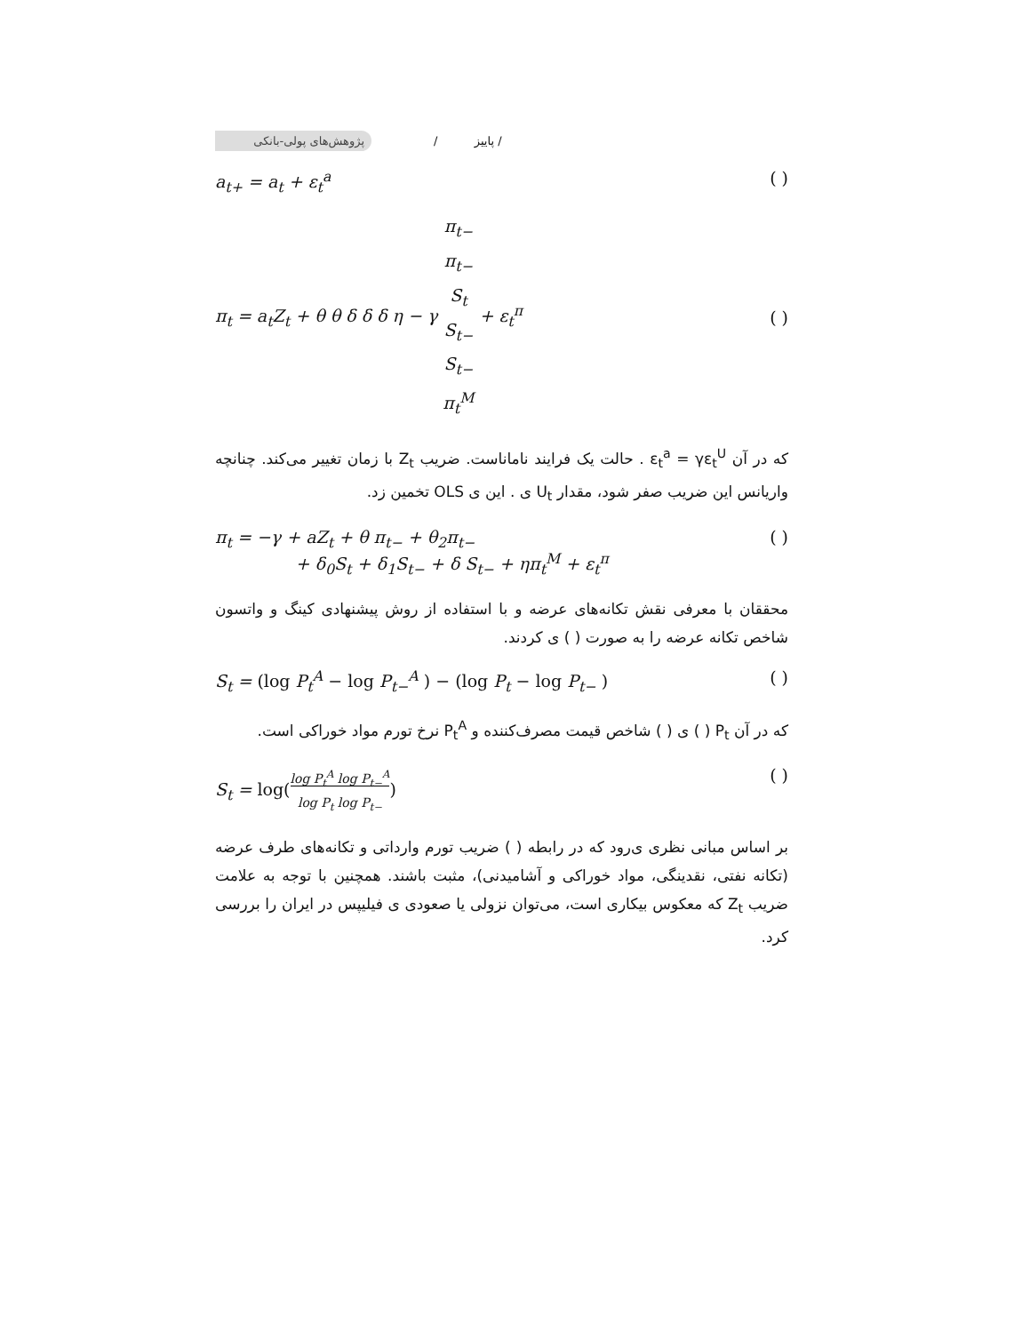پژوهش‌های پولی-بانکی
/ پاییز /
a<sub>t+</sub> = a<sub>t</sub> + ε<sub>t</sub><sup>a</sup> ( )
π<sub>t</sub> = a<sub>t</sub>Z<sub>t</sub> + θ θ δ δ δ η − γ π<sub>t−</sub>
π<sub>t−</sub>
S<sub>t</sub>
S<sub>t−</sub>
S<sub>t−</sub>
π<sub>t</sub><sup>M</sup> + ε<sub>t</sub><sup>π</sup> ( )
که در آن ε<sub>t</sub><sup>a</sup> = γε<sub>t</sub><sup>U</sup> . حالت یک فرایند ناماناست. ضریب Z<sub>t</sub> با زمان تغییر می‌کند. چنانچه واریانس این ضریب صفر شود، مقدار U<sub>t</sub> ی . این ی OLS تخمین زد.
π<sub>t</sub> = −γ + aZ<sub>t</sub> + θ π<sub>t−</sub> + θ<sub>2</sub>π<sub>t−</sub>
+ δ<sub>0</sub>S<sub>t</sub> + δ<sub>1</sub>S<sub>t−</sub> + δ S<sub>t−</sub> + ηπ<sub>t</sub><sup>M</sup> + ε<sub>t</sub><sup>π</sup> ( )
محققان با معرفی نقش تکانه‌های عرضه و با استفاده از روش پیشنهادی کینگ و واتسون شاخص تکانه عرضه را به صورت ( ) ی کردند.
S<sub>t</sub> = (log P<sub>t</sub><sup>A</sup> − log P<sub>t−</sub><sup>A</sup> ) − (log P<sub>t</sub> − log P<sub>t−</sub> ) ( )
که در آن P<sub>t</sub> ( ) ی ( ) شاخص قیمت مصرف‌کننده و P<sub>t</sub><sup>A</sup> نرخ تورم مواد خوراکی است.
S<sub>t</sub> = log(log P<sub>t</sub><sup>A</sup> log P<sub>t−</sub><sup>A</sup>
log P<sub>t</sub> log P<sub>t−</sub>) ( )
بر اساس مبانی نظری ی‌رود که در رابطه ( ) ضریب تورم وارداتی و تکانه‌های طرف عرضه (تکانه نفتی، نقدینگی، مواد خوراکی و آشامیدنی)، مثبت باشند. همچنین با توجه به علامت ضریب Z<sub>t</sub> که معکوس بیکاری است، می‌توان نزولی یا صعودی ی فیلیپس در ایران را بررسی کرد.